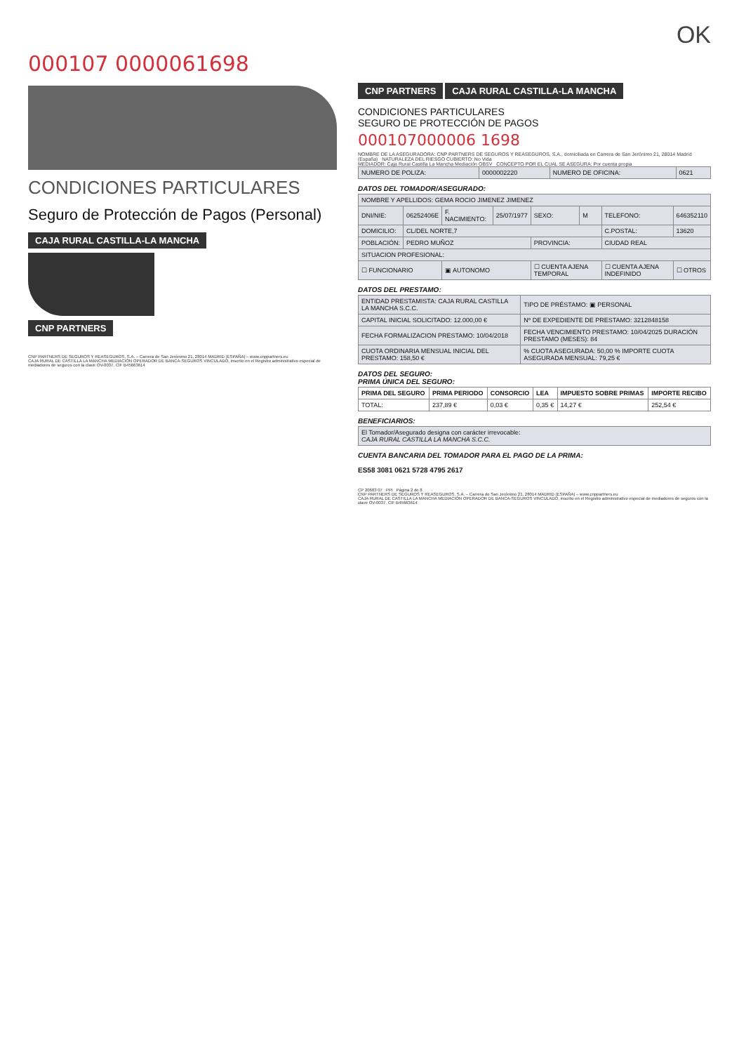OK
000107 0000061698
CONDICIONES PARTICULARES
Seguro de Protección de Pagos (Personal)
CAJA RURAL CASTILLA-LA MANCHA CNP PARTNERS
CNP PARTNERS DE SEGUROS Y REASEGUROS, S.A. – Carrera de San Jerónimo 21, 28014 MADRID (ESPAÑA) – www.cnppartners.eu
CAJA RURAL DE CASTILLA LA MANCHA MEDIACIÓN OPERADOR DE BANCA-SEGUROS VINCULADO, inscrito en el Registro administrativo especial de mediadores de seguros con la clave OV-0037. CIF B45663614
CNP PARTNERS CAJA RURAL CASTILLA-LA MANCHA
CONDICIONES PARTICULARES
SEGURO DE PROTECCIÓN DE PAGOS
000107000006 1698
NOMBRE DE LA ASEGURADORA: CNP PARTNERS DE SEGUROS Y REASEGUROS, S.A., domiciliada en Carrera de San Jerónimo 21, 28014 Madrid (España) NATURALEZA DEL RIESGO CUBIERTO: No Vida
MEDIADOR: Caja Rural Castilla La Mancha Mediación OBSV CONCEPTO POR EL CUAL SE ASEGURA: Por cuenta propia
| NUMERO DE POLIZA: | 0000002220 | NUMERO DE OFICINA: | 0621 |
DATOS DEL TOMADOR/ASEGURADO:
| NOMBRE Y APELLIDOS: GEMA ROCIO JIMENEZ JIMENEZ | | | | | | | |
| DNI/NIE: | 06252406E | F. NACIMIENTO: | 25/07/1977 | SEXO: | M | TELEFONO: | 646352110 |
| DOMICILIO: | CL/DEL NORTE,7 | | | | | C.POSTAL: | 13620 |
| POBLACIÓN: | PEDRO MUÑOZ | | | PROVINCIA: | | CIUDAD REAL | |
| SITUACION PROFESIONAL: | | | | | | | |
| ☐ FUNCIONARIO | | ▣ AUTONOMO | | ☐ CUENTA AJENA TEMPORAL | | ☐ CUENTA AJENA INDEFINIDO | ☐ OTROS |
DATOS DEL PRESTAMO:
| ENTIDAD PRESTAMISTA: CAJA RURAL CASTILLA LA MANCHA S.C.C. | TIPO DE PRÉSTAMO: ▣ PERSONAL |
| CAPITAL INICIAL SOLICITADO: 12.000,00 € | Nº DE EXPEDIENTE DE PRESTAMO: 3212848158 |
| FECHA FORMALIZACION PRESTAMO: 10/04/2018 | FECHA VENCIMIENTO PRESTAMO: 10/04/2025 DURACIÓN PRESTAMO (MESES): 84 |
| CUOTA ORDINARIA MENSUAL INICIAL DEL PRESTAMO: 158,50 € | % CUOTA ASEGURADA: 50,00 % IMPORTE CUOTA ASEGURADA MENSUAL: 79,25 € |
DATOS DEL SEGURO:
PRIMA ÚNICA DEL SEGURO:
| PRIMA DEL SEGURO | PRIMA PERIODO | CONSORCIO | LEA | IMPUESTO SOBRE PRIMAS | IMPORTE RECIBO |
| --- | --- | --- | --- | --- | --- |
| TOTAL: | 237,89 € | 0,03 € | 0,35 € | 14,27 € | 252,54 € |
BENEFICIARIOS:
| El Tomador/Asegurado designa con carácter irrevocable: CAJA RURAL CASTILLA LA MANCHA S.C.C. |
CUENTA BANCARIA DEL TOMADOR PARA EL PAGO DE LA PRIMA:
ES58 3081 0621 5728 4795 2617
CP 20683 07 PPI Página 2 de 8
CNP PARTNERS DE SEGUROS Y REASEGUROS, S.A. – Carrera de San Jerónimo 21, 28014 MADRID (ESPAÑA) – www.cnppartners.eu
CAJA RURAL DE CASTILLA LA MANCHA MEDIACIÓN OPERADOR DE BANCA-SEGUROS VINCULADO, inscrito en el Registro administrativo especial de mediadores de seguros con la clave OV-0037. CIF B45663614